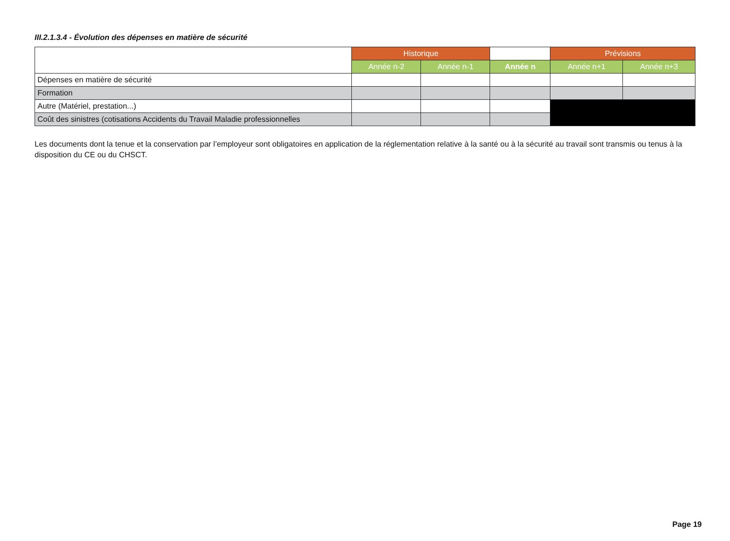III.2.1.3.4 - Évolution des dépenses en matière de sécurité
| | Historique | | | Prévisions | |
| --- | --- | --- | --- | --- | --- |
| | Année n-2 | Année n-1 | Année n | Année n+1 | Année n+3 |
| Dépenses en matière de sécurité | | | | | |
| Formation | | | | | |
| Autre (Matériel, prestation...) | | | | | |
| Coût des sinistres (cotisations Accidents du Travail Maladie professionnelles | | | | | |
Les documents dont la tenue et la conservation par l’employeur sont obligatoires en application de la réglementation relative à la santé ou à la sécurité au travail sont transmis ou tenus à la disposition du CE ou du CHSCT.
Page 19